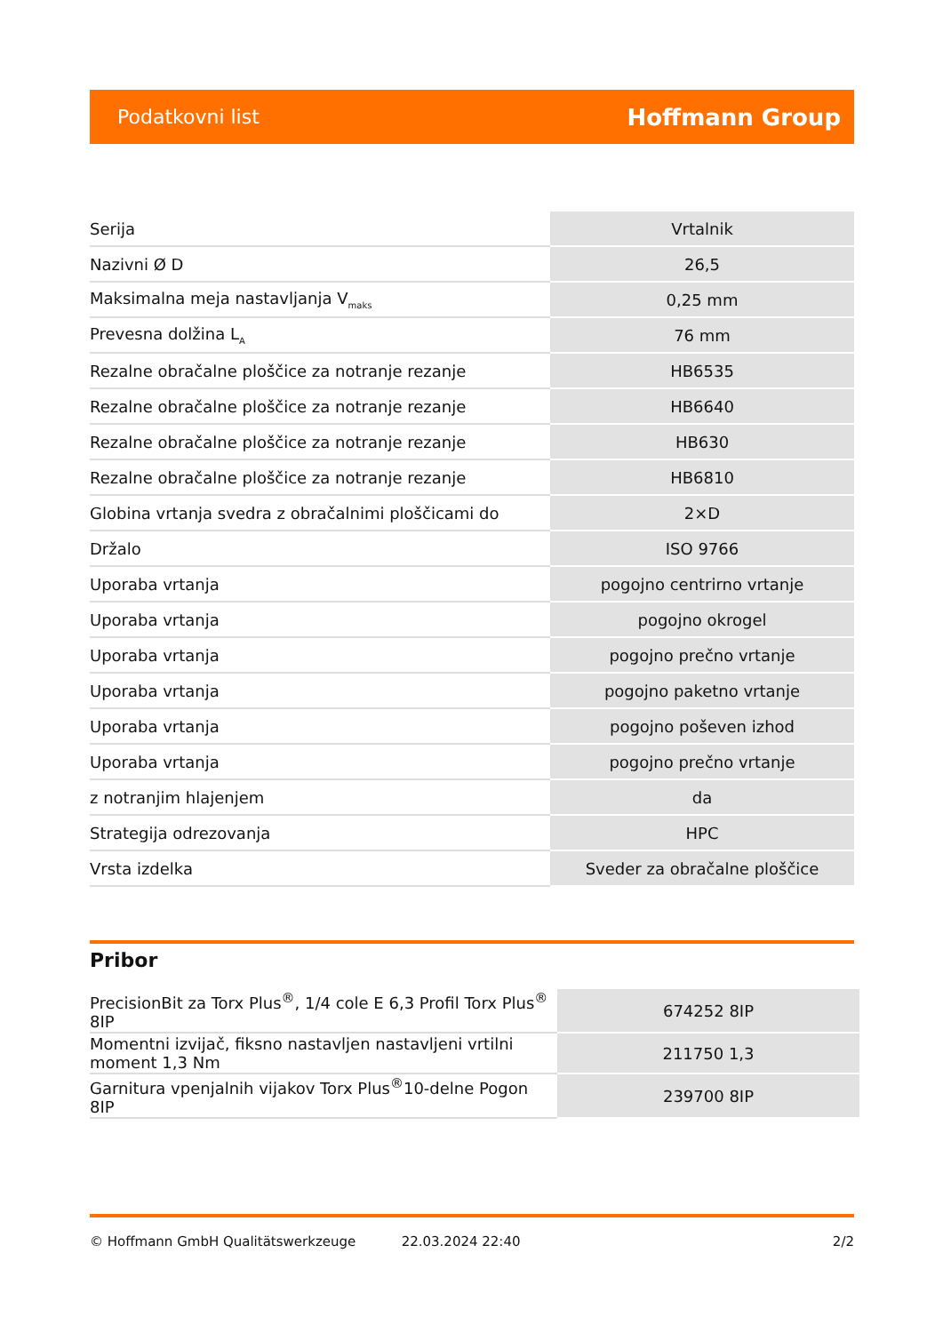Podatkovni list Hoffmann Group
| Serija | Vrtalnik |
| Nazivni Ø D | 26,5 |
| Maksimalna meja nastavljanja V<sub>maks</sub> | 0,25 mm |
| Prevesna dolžina L<sub>A</sub> | 76 mm |
| Rezalne obračalne ploščice za notranje rezanje | HB6535 |
| Rezalne obračalne ploščice za notranje rezanje | HB6640 |
| Rezalne obračalne ploščice za notranje rezanje | HB630 |
| Rezalne obračalne ploščice za notranje rezanje | HB6810 |
| Globina vrtanja svedra z obračalnimi ploščicami do | 2×D |
| Držalo | ISO 9766 |
| Uporaba vrtanja | pogojno centrirno vrtanje |
| Uporaba vrtanja | pogojno okrogel |
| Uporaba vrtanja | pogojno prečno vrtanje |
| Uporaba vrtanja | pogojno paketno vrtanje |
| Uporaba vrtanja | pogojno poševen izhod |
| Uporaba vrtanja | pogojno prečno vrtanje |
| z notranjim hlajenjem | da |
| Strategija odrezovanja | HPC |
| Vrsta izdelka | Sveder za obračalne ploščice |
Pribor
| PrecisionBit za Torx Plus<sup>®</sup>, 1/4 cole E 6,3 Profil Torx Plus<sup>®</sup> 8IP | 674252 8IP |
| Momentni izvijač, fiksno nastavljen nastavljeni vrtilni moment 1,3 Nm | 211750 1,3 |
| Garnitura vpenjalnih vijakov Torx Plus<sup>®</sup>10-delne Pogon 8IP | 239700 8IP |
© Hoffmann GmbH Qualitätswerkzeuge 22.03.2024 22:40 2/2